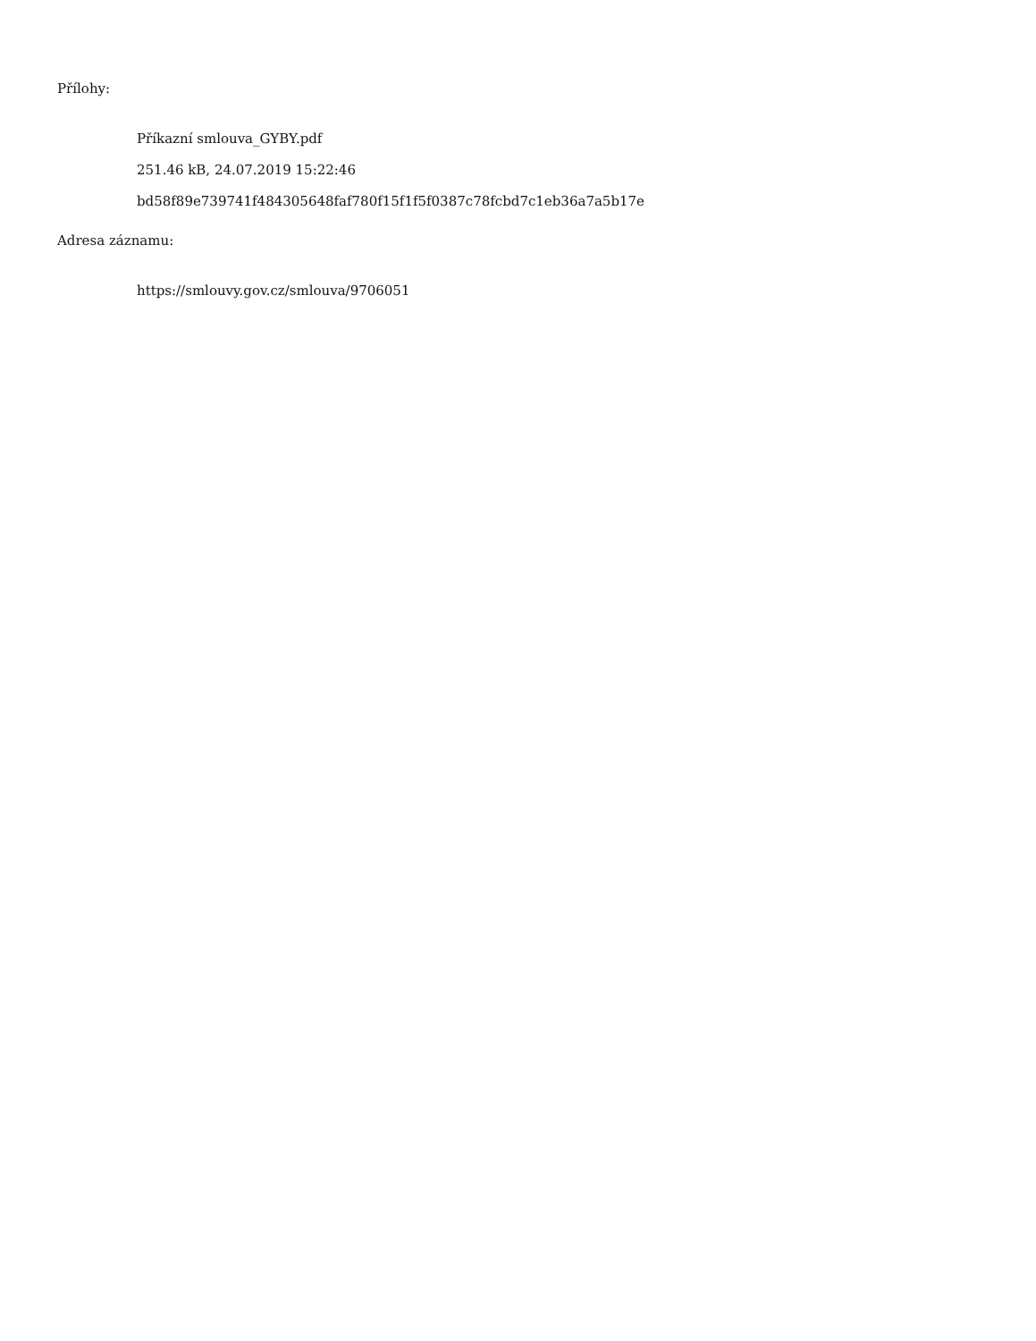Přílohy:
Příkazní smlouva_GYBY.pdf
251.46 kB, 24.07.2019 15:22:46
bd58f89e739741f484305648faf780f15f1f5f0387c78fcbd7c1eb36a7a5b17e
Adresa záznamu:
https://smlouvy.gov.cz/smlouva/9706051